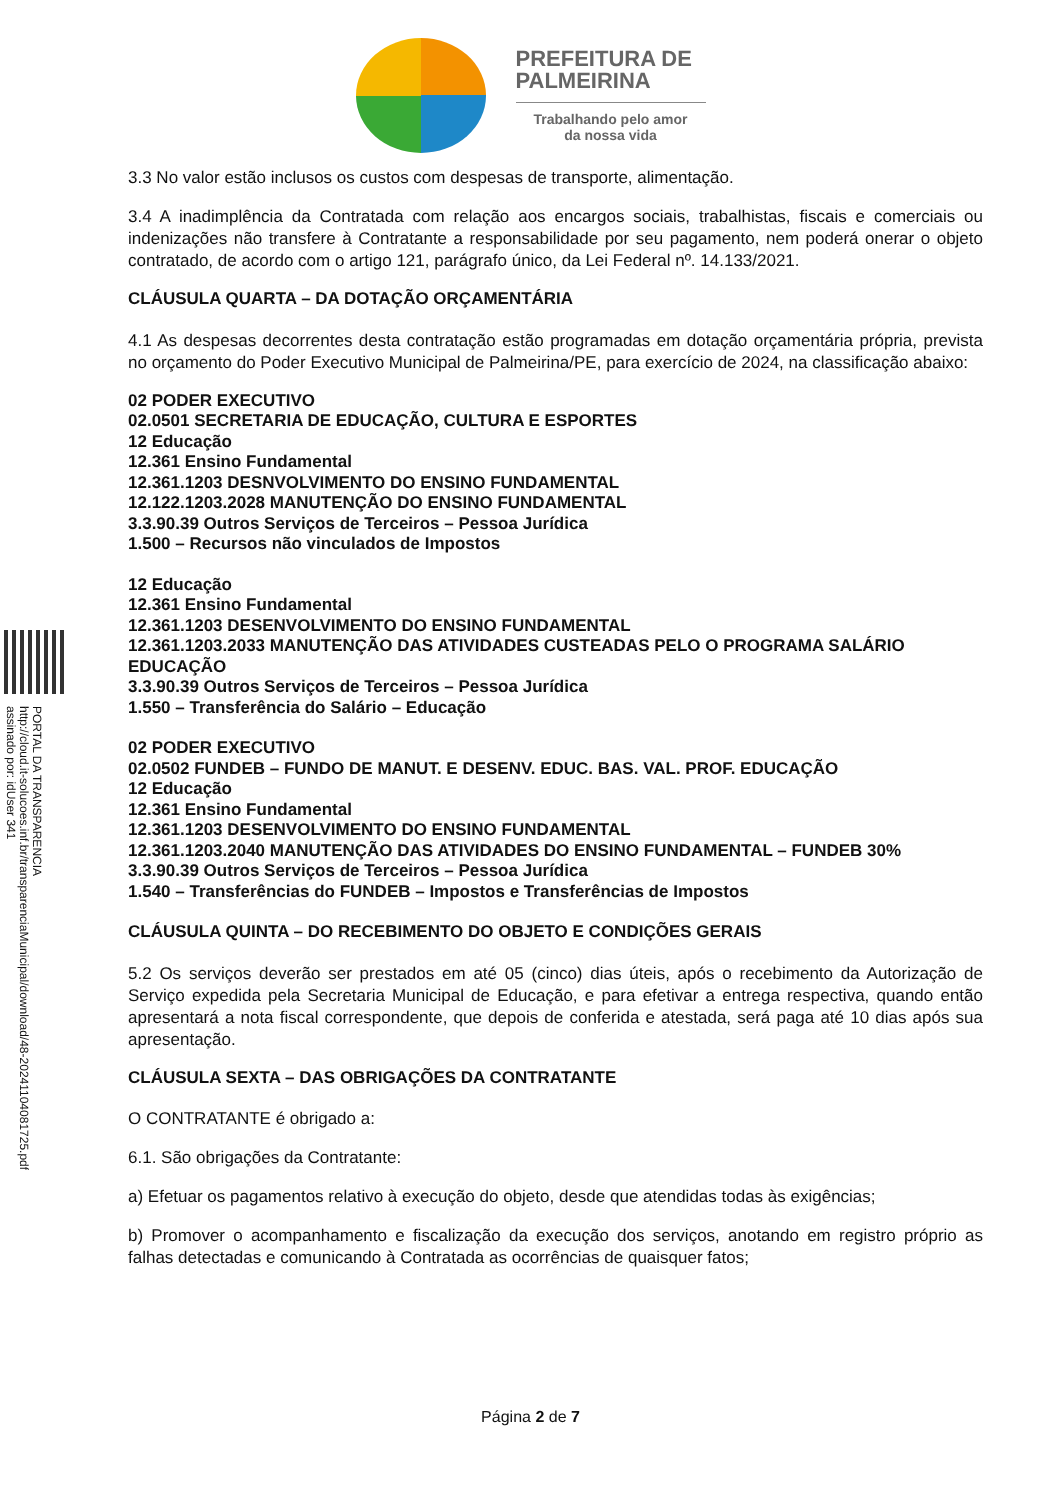PREFEITURA DE
PALMEIRINA
Trabalhando pelo amor
da nossa vida
PORTAL DA TRANSPARENCIA
http://cloud.it-solucoes.inf.br/transparenciaMunicipal/download/48-20241104081725.pdf
assinado por: idUser 341
3.3 No valor estão inclusos os custos com despesas de transporte, alimentação.
3.4 A inadimplência da Contratada com relação aos encargos sociais, trabalhistas, fiscais e comerciais ou indenizações não transfere à Contratante a responsabilidade por seu pagamento, nem poderá onerar o objeto contratado, de acordo com o artigo 121, parágrafo único, da Lei Federal nº. 14.133/2021.
CLÁUSULA QUARTA – DA DOTAÇÃO ORÇAMENTÁRIA
4.1 As despesas decorrentes desta contratação estão programadas em dotação orçamentária própria, prevista no orçamento do Poder Executivo Municipal de Palmeirina/PE, para exercício de 2024, na classificação abaixo:
02 PODER EXECUTIVO
02.0501 SECRETARIA DE EDUCAÇÃO, CULTURA E ESPORTES
12 Educação
12.361 Ensino Fundamental
12.361.1203 DESNVOLVIMENTO DO ENSINO FUNDAMENTAL
12.122.1203.2028 MANUTENÇÃO DO ENSINO FUNDAMENTAL
3.3.90.39 Outros Serviços de Terceiros – Pessoa Jurídica
1.500 – Recursos não vinculados de Impostos
12 Educação
12.361 Ensino Fundamental
12.361.1203 DESENVOLVIMENTO DO ENSINO FUNDAMENTAL
12.361.1203.2033 MANUTENÇÃO DAS ATIVIDADES CUSTEADAS PELO O PROGRAMA SALÁRIO EDUCAÇÃO
3.3.90.39 Outros Serviços de Terceiros – Pessoa Jurídica
1.550 – Transferência do Salário – Educação
02 PODER EXECUTIVO
02.0502 FUNDEB – FUNDO DE MANUT. E DESENV. EDUC. BAS. VAL. PROF. EDUCAÇÃO
12 Educação
12.361 Ensino Fundamental
12.361.1203 DESENVOLVIMENTO DO ENSINO FUNDAMENTAL
12.361.1203.2040 MANUTENÇÃO DAS ATIVIDADES DO ENSINO FUNDAMENTAL – FUNDEB 30%
3.3.90.39 Outros Serviços de Terceiros – Pessoa Jurídica
1.540 – Transferências do FUNDEB – Impostos e Transferências de Impostos
CLÁUSULA QUINTA – DO RECEBIMENTO DO OBJETO E CONDIÇÕES GERAIS
5.2 Os serviços deverão ser prestados em até 05 (cinco) dias úteis, após o recebimento da Autorização de Serviço expedida pela Secretaria Municipal de Educação, e para efetivar a entrega respectiva, quando então apresentará a nota fiscal correspondente, que depois de conferida e atestada, será paga até 10 dias após sua apresentação.
CLÁUSULA SEXTA – DAS OBRIGAÇÕES DA CONTRATANTE
O CONTRATANTE é obrigado a:
6.1. São obrigações da Contratante:
a) Efetuar os pagamentos relativo à execução do objeto, desde que atendidas todas às exigências;
b) Promover o acompanhamento e fiscalização da execução dos serviços, anotando em registro próprio as falhas detectadas e comunicando à Contratada as ocorrências de quaisquer fatos;
Página 2 de 7